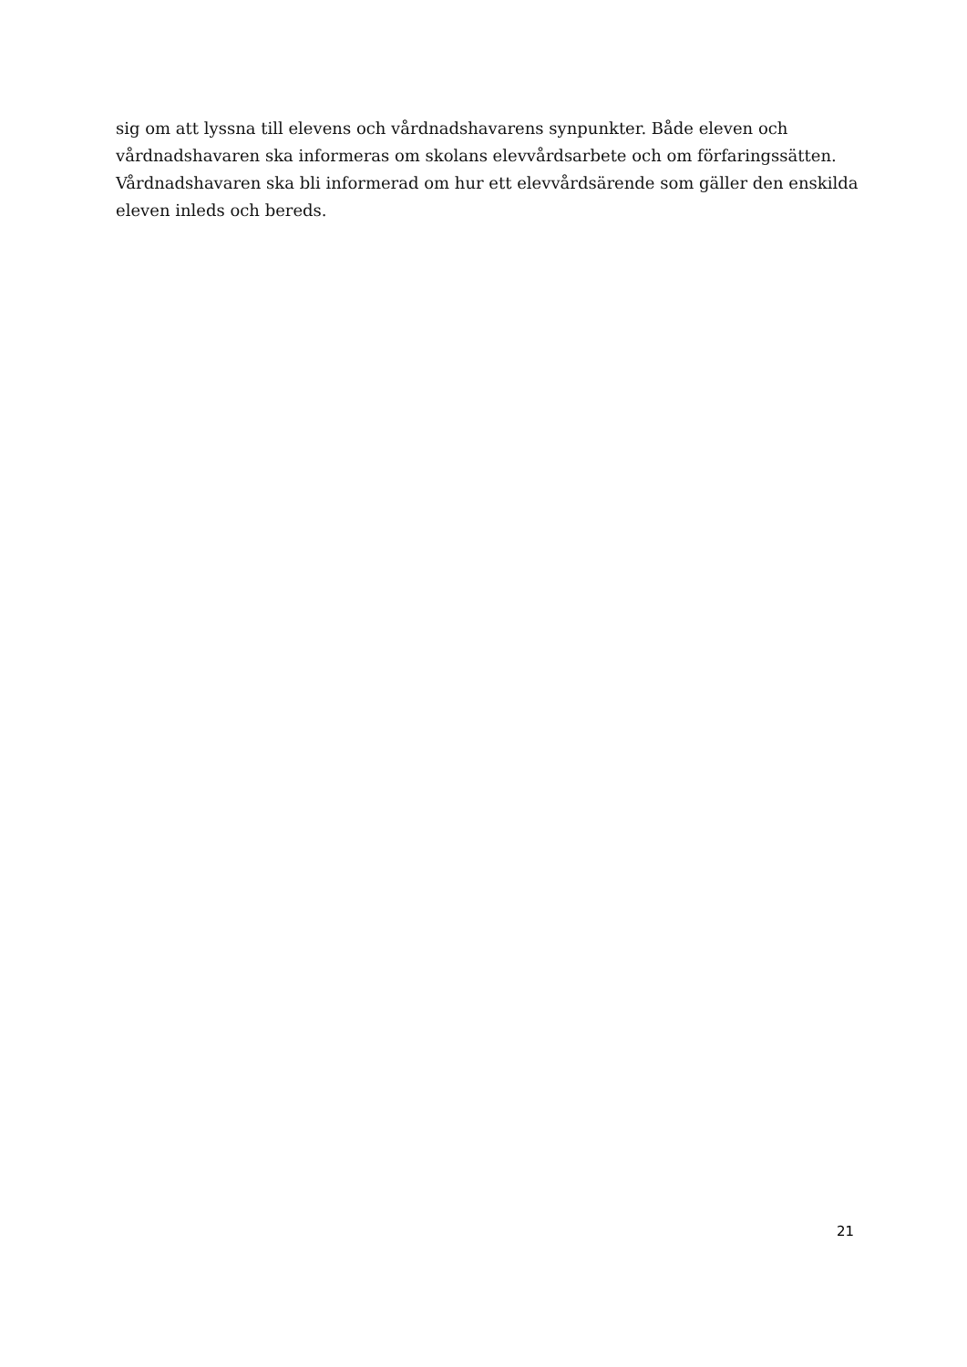sig om att lyssna till elevens och vårdnadshavarens synpunkter. Både eleven och vårdnadshavaren ska informeras om skolans elevvårdsarbete och om förfaringssätten. Vårdnadshavaren ska bli informerad om hur ett elevvårdsärende som gäller den enskilda eleven inleds och bereds.
21